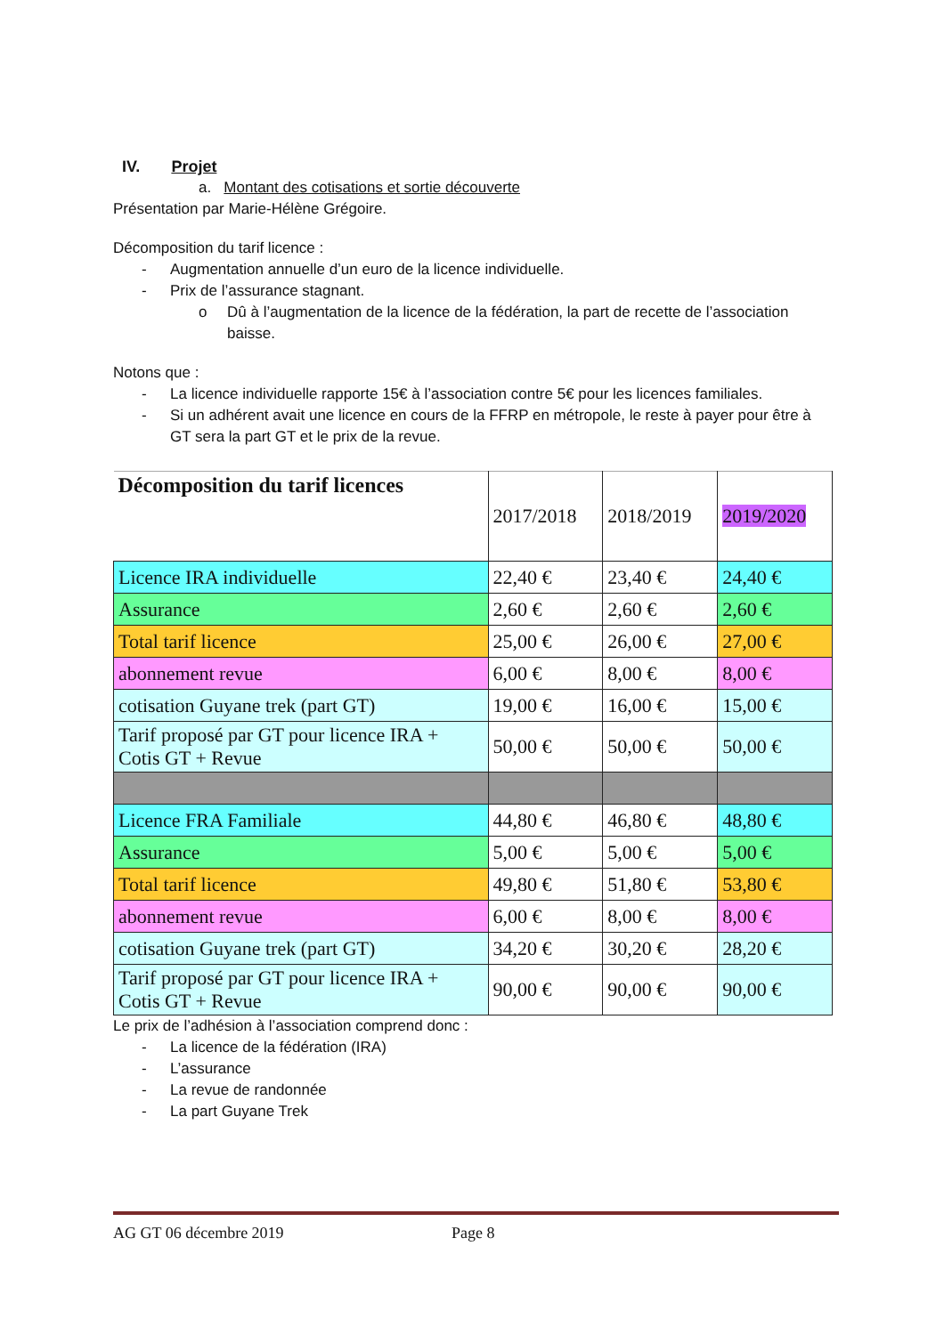IV. Projet
a. Montant des cotisations et sortie découverte
Présentation par Marie-Hélène Grégoire.
Décomposition du tarif licence :
- Augmentation annuelle d’un euro de la licence individuelle.
- Prix de l’assurance stagnant.
o Dû à l’augmentation de la licence de la fédération, la part de recette de l’association baisse.
Notons que :
- La licence individuelle rapporte 15€ à l’association contre 5€ pour les licences familiales.
- Si un adhérent avait une licence en cours de la FFRP en métropole, le reste à payer pour être à GT sera la part GT et le prix de la revue.
| Décomposition du tarif licences | 2017/2018 | 2018/2019 | 2019/2020 |
| Licence IRA individuelle | 22,40 € | 23,40 € | 24,40 € |
| Assurance | 2,60 € | 2,60 € | 2,60 € |
| Total tarif licence | 25,00 € | 26,00 € | 27,00 € |
| abonnement revue | 6,00 € | 8,00 € | 8,00 € |
| cotisation Guyane trek (part GT) | 19,00 € | 16,00 € | 15,00 € |
| Tarif proposé par GT pour licence IRA + Cotis GT + Revue | 50,00 € | 50,00 € | 50,00 € |
| Licence FRA Familiale | 44,80 € | 46,80 € | 48,80 € |
| Assurance | 5,00 € | 5,00 € | 5,00 € |
| Total tarif licence | 49,80 € | 51,80 € | 53,80 € |
| abonnement revue | 6,00 € | 8,00 € | 8,00 € |
| cotisation Guyane trek (part GT) | 34,20 € | 30,20 € | 28,20 € |
| Tarif proposé par GT pour licence IRA + Cotis GT + Revue | 90,00 € | 90,00 € | 90,00 € |
Le prix de l’adhésion à l’association comprend donc :
- La licence de la fédération (IRA)
- L’assurance
- La revue de randonnée
- La part Guyane Trek
AG GT 06 décembre 2019 Page 8